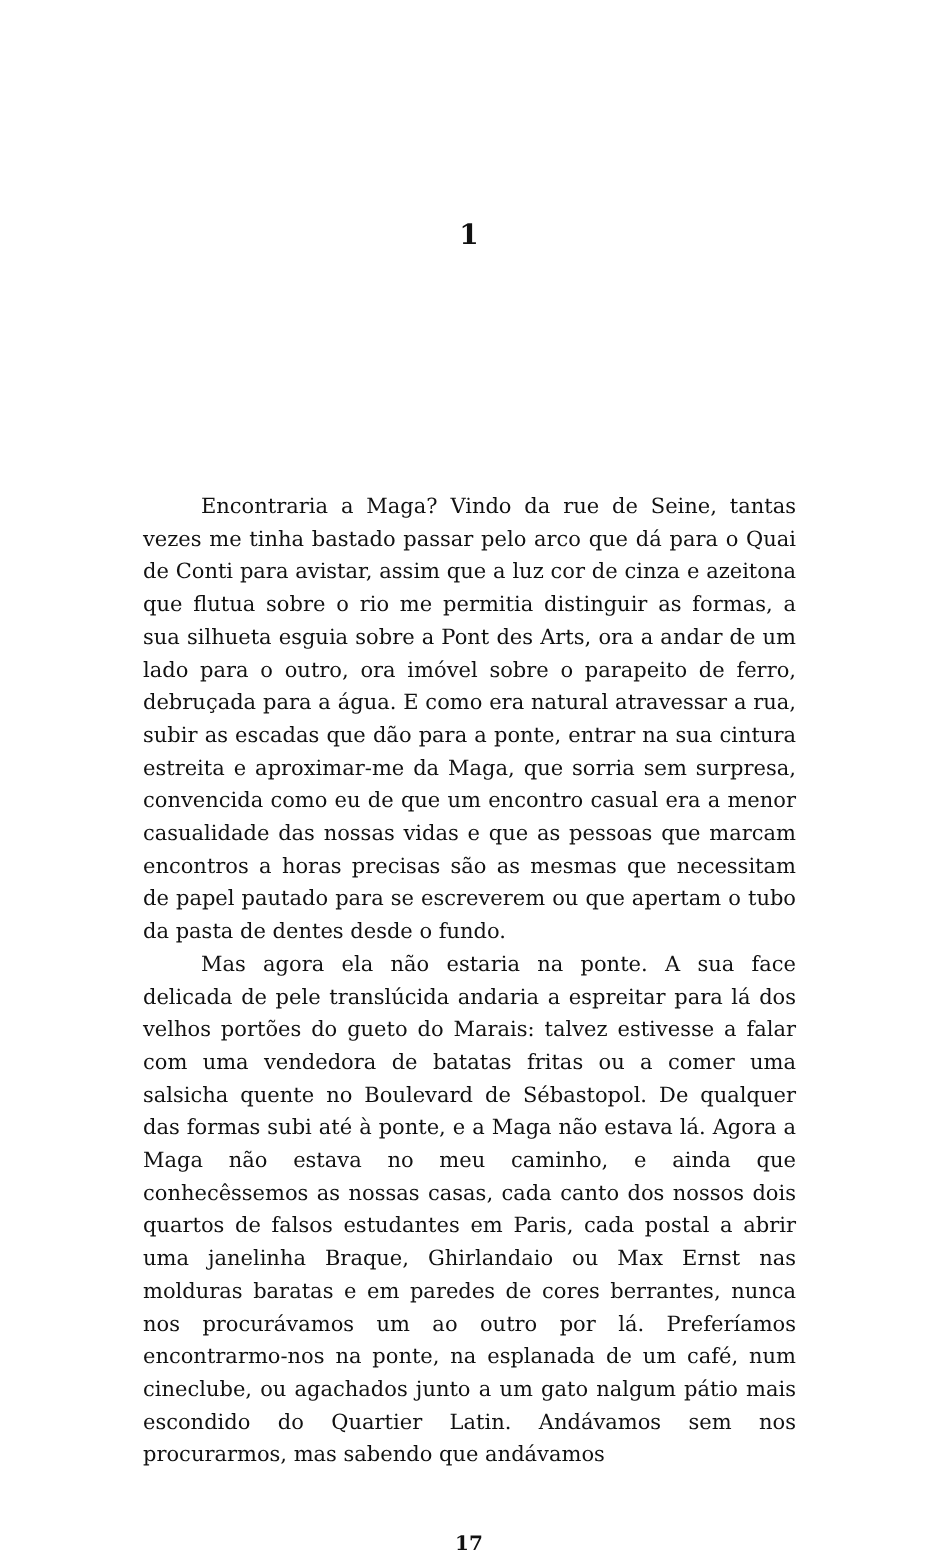1
Encontraria a Maga? Vindo da rue de Seine, tantas vezes me tinha bastado passar pelo arco que dá para o Quai de Conti para avistar, assim que a luz cor de cinza e azeitona que flutua sobre o rio me permitia distinguir as formas, a sua silhueta esguia sobre a Pont des Arts, ora a andar de um lado para o outro, ora imóvel sobre o parapeito de ferro, debruçada para a água. E como era natural atravessar a rua, subir as escadas que dão para a ponte, entrar na sua cintura estreita e aproximar-me da Maga, que sorria sem surpresa, convencida como eu de que um encontro casual era a menor casualidade das nossas vidas e que as pessoas que marcam encontros a horas precisas são as mesmas que necessitam de papel pautado para se escreverem ou que apertam o tubo da pasta de dentes desde o fundo.
Mas agora ela não estaria na ponte. A sua face delicada de pele translúcida andaria a espreitar para lá dos velhos portões do gueto do Marais: talvez estivesse a falar com uma vendedora de batatas fritas ou a comer uma salsicha quente no Boulevard de Sébastopol. De qualquer das formas subi até à ponte, e a Maga não estava lá. Agora a Maga não estava no meu caminho, e ainda que conhecêssemos as nossas casas, cada canto dos nossos dois quartos de falsos estudantes em Paris, cada postal a abrir uma janelinha Braque, Ghirlandaio ou Max Ernst nas molduras baratas e em paredes de cores berrantes, nunca nos procurávamos um ao outro por lá. Preferíamos encontrarmo-nos na ponte, na esplanada de um café, num cineclube, ou agachados junto a um gato nalgum pátio mais escondido do Quartier Latin. Andávamos sem nos procurarmos, mas sabendo que andávamos
17